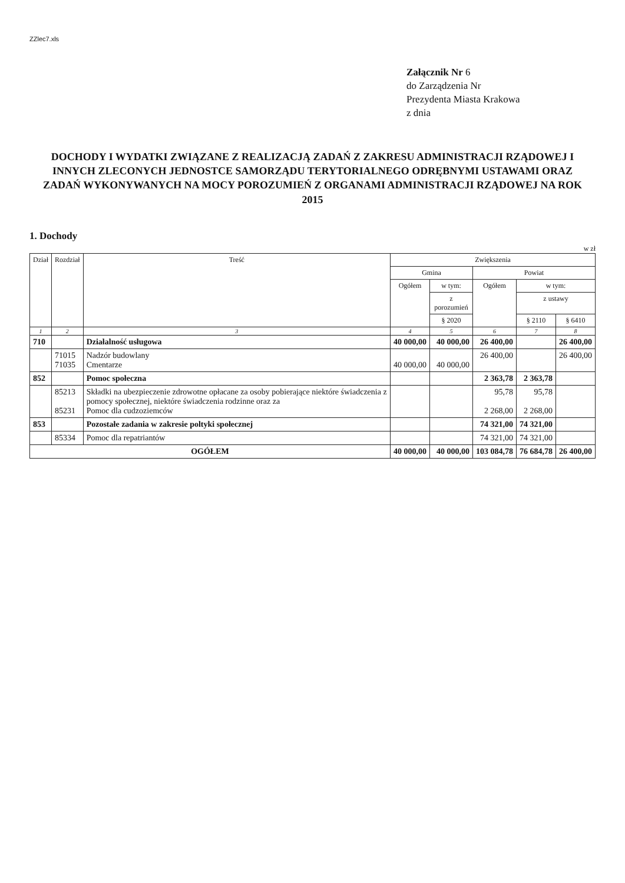ZZlec7.xls
Załącznik Nr 6
do Zarządzenia Nr
Prezydenta Miasta Krakowa
z dnia
DOCHODY I WYDATKI ZWIĄZANE Z REALIZACJĄ ZADAŃ Z ZAKRESU ADMINISTRACJI RZĄDOWEJ I INNYCH ZLECONYCH JEDNOSTCE SAMORZĄDU TERYTORIALNEGO ODRĘBNYMI USTAWAMI ORAZ ZADAŃ WYKONYWANYCH NA MOCY POROZUMIEŃ Z ORGANAMI ADMINISTRACJI RZĄDOWEJ NA ROK 2015
1. Dochody
w zł
| Dział | Rozdział | Treść | Zwiększenia | | | | |
| --- | --- | --- | --- | --- | --- | --- | --- |
| | | | Gmina | | Powiat | | |
| | | | Ogółem | w tym: | Ogółem | w tym: | |
| | | | | z porozumień | | z ustawy | |
| | | | | § 2020 | | § 2110 | § 6410 |
| 1 | 2 | 3 | 4 | 5 | 6 | 7 | 8 |
| 710 | | Działalność usługowa | 40 000,00 | 40 000,00 | 26 400,00 | | 26 400,00 |
| | 71015 71035 | Nadzór budowlany Cmentarze | 40 000,00 | 40 000,00 | 26 400,00 | | 26 400,00 |
| 852 | | Pomoc społeczna | | | 2 363,78 | 2 363,78 | |
| | 85213 85231 | Składki na ubezpieczenie zdrowotne opłacane za osoby pobierające niektóre świadczenia z pomocy społecznej, niektóre świadczenia rodzinne oraz za Pomoc dla cudzoziemców | | | 95,78 2 268,00 | 95,78 2 268,00 | |
| 853 | | Pozostałe zadania w zakresie poltyki społecznej | | | 74 321,00 | 74 321,00 | |
| | 85334 | Pomoc dla repatriantów | | | 74 321,00 | 74 321,00 | |
| OGÓŁEM | | | 40 000,00 | 40 000,00 | 103 084,78 | 76 684,78 | 26 400,00 |